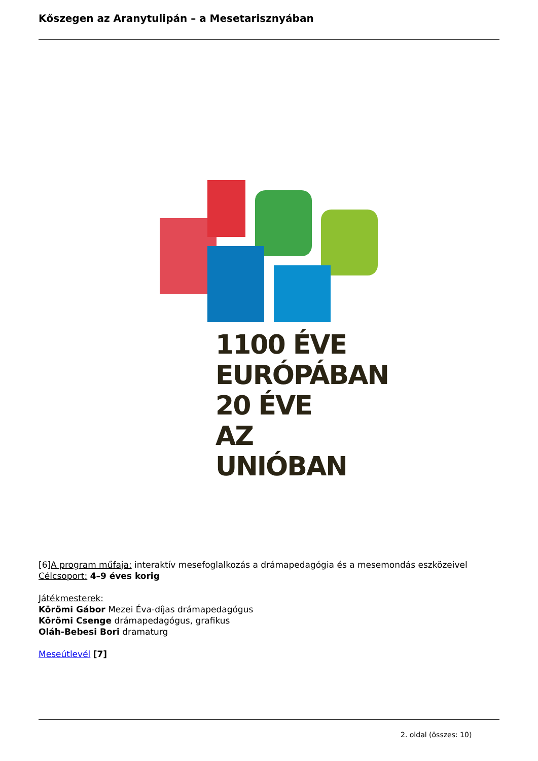Kőszegen az Aranytulipán – a Mesetarisznyában
1100 ÉVE
EURÓPÁBAN
20 ÉVE
AZ UNIÓBAN
[6]A program műfaja: interaktív mesefoglalkozás a drámapedagógia és a mesemondás eszközeivel
Célcsoport: 4–9 éves korig
Játékmesterek:
Körömi Gábor Mezei Éva-díjas drámapedagógus
Körömi Csenge drámapedagógus, grafikus
Oláh-Bebesi Bori dramaturg
Meseútlevél [7]
2. oldal (összes: 10)